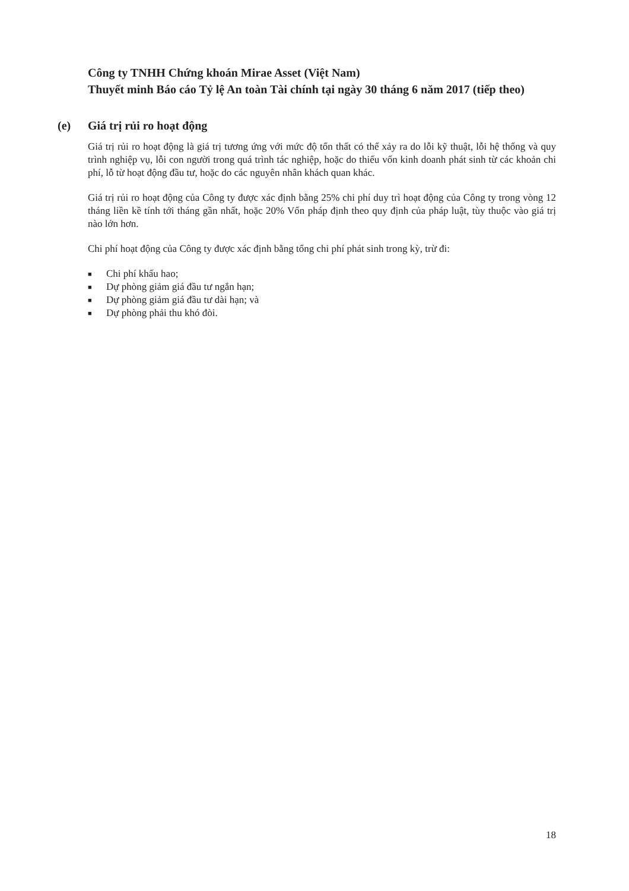Công ty TNHH Chứng khoán Mirae Asset (Việt Nam)
Thuyết minh Báo cáo Tỷ lệ An toàn Tài chính tại ngày 30 tháng 6 năm 2017 (tiếp theo)
(e) Giá trị rủi ro hoạt động
Giá trị rủi ro hoạt động là giá trị tương ứng với mức độ tổn thất có thể xảy ra do lỗi kỹ thuật, lỗi hệ thống và quy trình nghiệp vụ, lỗi con người trong quá trình tác nghiệp, hoặc do thiếu vốn kinh doanh phát sinh từ các khoản chi phí, lỗ từ hoạt động đầu tư, hoặc do các nguyên nhân khách quan khác.
Giá trị rủi ro hoạt động của Công ty được xác định bằng 25% chi phí duy trì hoạt động của Công ty trong vòng 12 tháng liền kề tính tới tháng gần nhất, hoặc 20% Vốn pháp định theo quy định của pháp luật, tùy thuộc vào giá trị nào lớn hơn.
Chi phí hoạt động của Công ty được xác định bằng tổng chi phí phát sinh trong kỳ, trừ đi:
■ Chi phí khấu hao;
■ Dự phòng giảm giá đầu tư ngắn hạn;
■ Dự phòng giảm giá đầu tư dài hạn; và
■ Dự phòng phải thu khó đòi.
18